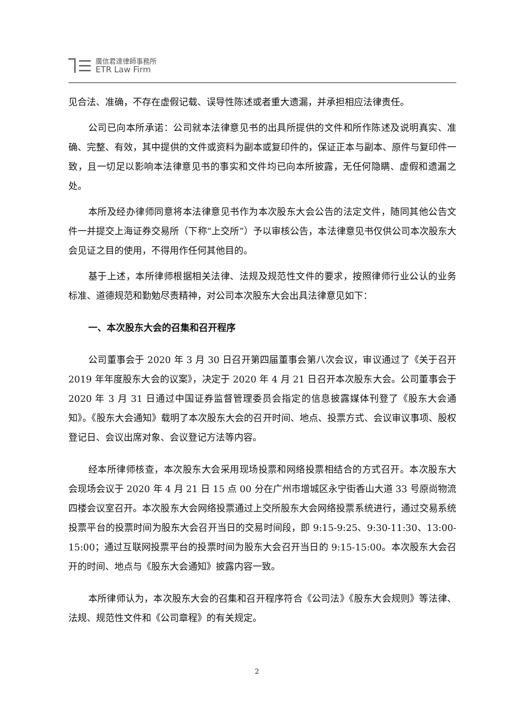廣信君達律師事務所
ETR Law Firm
见合法、准确，不存在虚假记载、误导性陈述或者重大遗漏，并承担相应法律责任。
公司已向本所承诺：公司就本法律意见书的出具所提供的文件和所作陈述及说明真实、准确、完整、有效，其中提供的文件或资料为副本或复印件的，保证正本与副本、原件与复印件一致，且一切足以影响本法律意见书的事实和文件均已向本所披露，无任何隐瞒、虚假和遗漏之处。
本所及经办律师同意将本法律意见书作为本次股东大会公告的法定文件，随同其他公告文件一并提交上海证券交易所（下称“上交所”）予以审核公告，本法律意见书仅供公司本次股东大会见证之目的使用，不得用作任何其他目的。
基于上述，本所律师根据相关法律、法规及规范性文件的要求，按照律师行业公认的业务标准、道德规范和勤勉尽责精神，对公司本次股东大会出具法律意见如下：
一、本次股东大会的召集和召开程序
公司董事会于 2020 年 3 月 30 日召开第四届董事会第八次会议，审议通过了《关于召开 2019 年年度股东大会的议案》，决定于 2020 年 4 月 21 日召开本次股东大会。公司董事会于 2020 年 3 月 31 日通过中国证券监督管理委员会指定的信息披露媒体刊登了《股东大会通知》。《股东大会通知》载明了本次股东大会的召开时间、地点、投票方式、会议审议事项、股权登记日、会议出席对象、会议登记方法等内容。
经本所律师核查，本次股东大会采用现场投票和网络投票相结合的方式召开。本次股东大会现场会议于 2020 年 4 月 21 日 15 点 00 分在广州市增城区永宁街香山大道 33 号原尚物流四楼会议室召开。本次股东大会网络投票通过上交所股东大会网络投票系统进行，通过交易系统投票平台的投票时间为股东大会召开当日的交易时间段，即 9:15-9:25、9:30-11:30、13:00-15:00；通过互联网投票平台的投票时间为股东大会召开当日的 9:15-15:00。本次股东大会召开的时间、地点与《股东大会通知》披露内容一致。
本所律师认为，本次股东大会的召集和召开程序符合《公司法》《股东大会规则》等法律、法规、规范性文件和《公司章程》的有关规定。
2